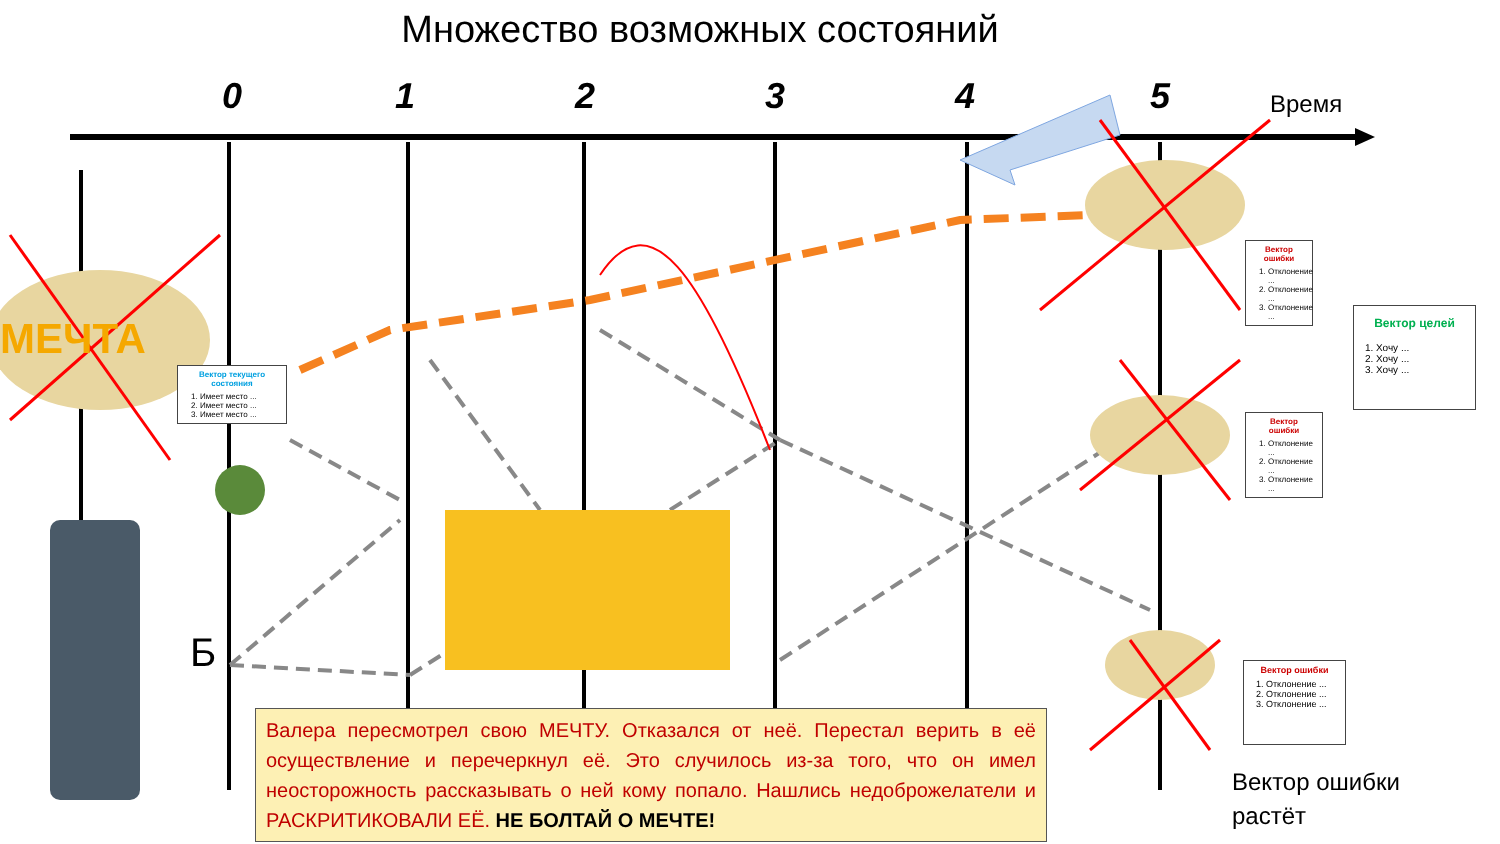Множество возможных состояний
0 1 2 3 4 5 Время
МЕЧТА
Вектор текущего состояния
1. Имеет место ...
2. Имеет место ...
3. Имеет место ...
Вектор ошибки
1. Отклонение ...
2. Отклонение ...
3. Отклонение ...
Вектор ошибки
1. Отклонение ...
2. Отклонение ...
3. Отклонение ...
Вектор ошибки
1. Отклонение ...
2. Отклонение ...
3. Отклонение ...
Вектор целей
1. Хочу ...
2. Хочу ...
3. Хочу ...
Б
Вектор ошибки
растёт
Валера пересмотрел свою МЕЧТУ. Отказался от неё. Перестал верить в её осуществление и перечеркнул её. Это случилось из-за того, что он имел неосторожность рассказывать о ней кому попало. Нашлись недоброжелатели и РАСКРИТИКОВАЛИ ЕЁ. НЕ БОЛТАЙ О МЕЧТЕ!